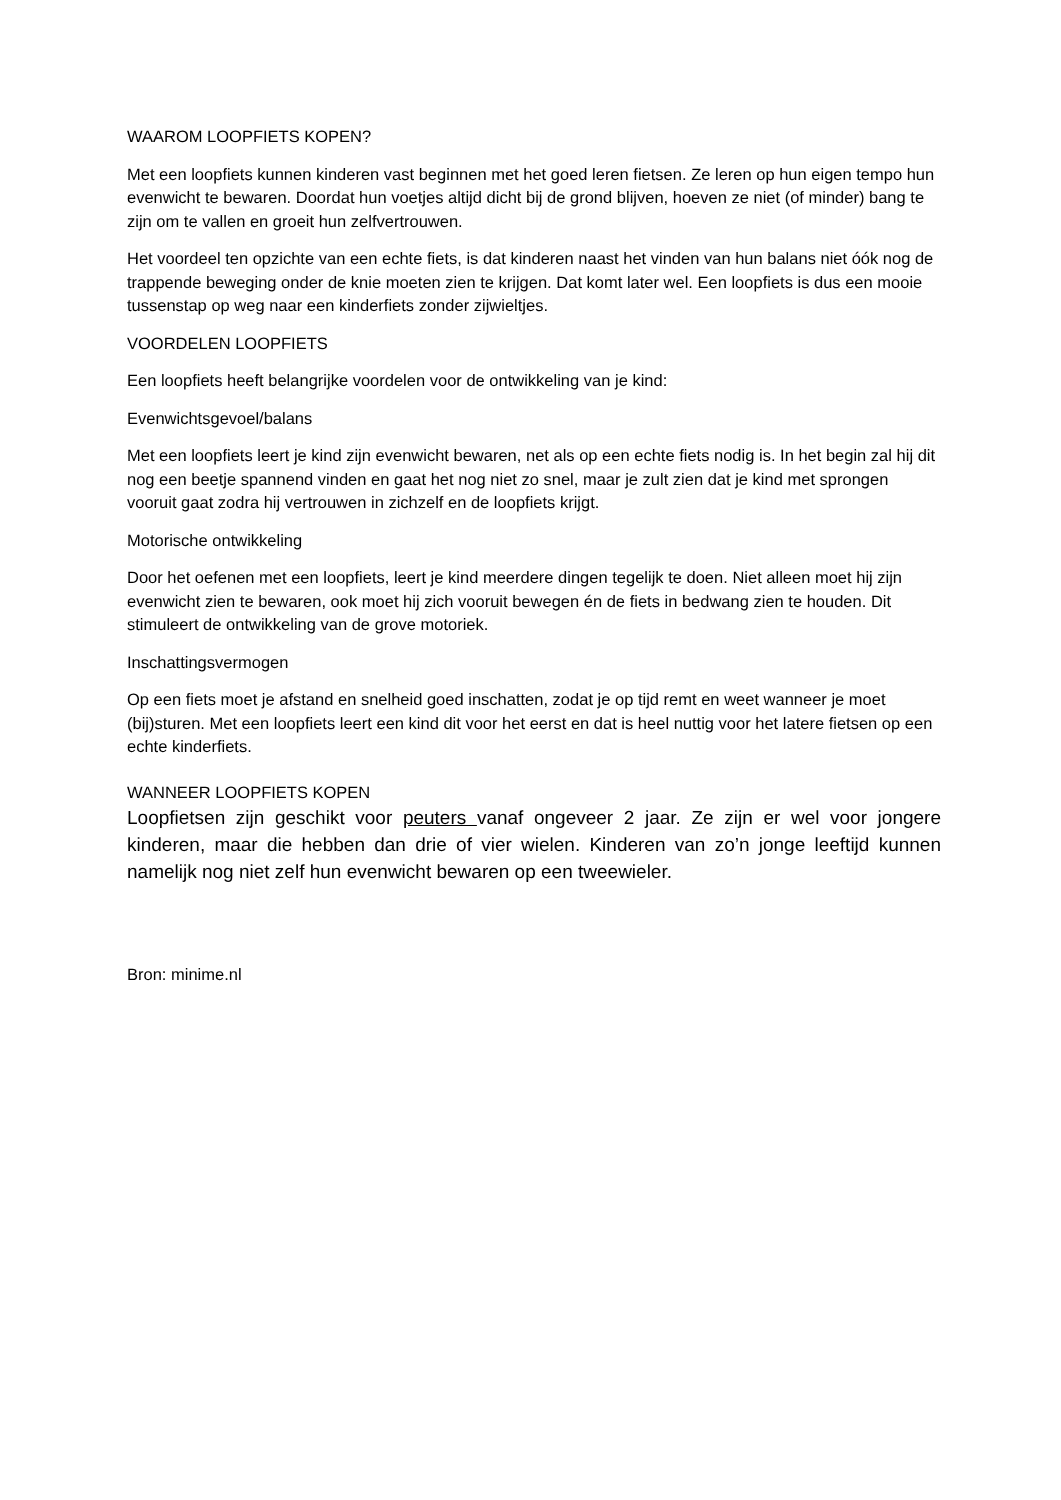WAAROM LOOPFIETS KOPEN?
Met een loopfiets kunnen kinderen vast beginnen met het goed leren fietsen. Ze leren op hun eigen tempo hun evenwicht te bewaren. Doordat hun voetjes altijd dicht bij de grond blijven, hoeven ze niet (of minder) bang te zijn om te vallen en groeit hun zelfvertrouwen.
Het voordeel ten opzichte van een echte fiets, is dat kinderen naast het vinden van hun balans niet óók nog de trappende beweging onder de knie moeten zien te krijgen. Dat komt later wel. Een loopfiets is dus een mooie tussenstap op weg naar een kinderfiets zonder zijwieltjes.
VOORDELEN LOOPFIETS
Een loopfiets heeft belangrijke voordelen voor de ontwikkeling van je kind:
Evenwichtsgevoel/balans
Met een loopfiets leert je kind zijn evenwicht bewaren, net als op een echte fiets nodig is. In het begin zal hij dit nog een beetje spannend vinden en gaat het nog niet zo snel, maar je zult zien dat je kind met sprongen vooruit gaat zodra hij vertrouwen in zichzelf en de loopfiets krijgt.
Motorische ontwikkeling
Door het oefenen met een loopfiets, leert je kind meerdere dingen tegelijk te doen. Niet alleen moet hij zijn evenwicht zien te bewaren, ook moet hij zich vooruit bewegen én de fiets in bedwang zien te houden. Dit stimuleert de ontwikkeling van de grove motoriek.
Inschattingsvermogen
Op een fiets moet je afstand en snelheid goed inschatten, zodat je op tijd remt en weet wanneer je moet (bij)sturen. Met een loopfiets leert een kind dit voor het eerst en dat is heel nuttig voor het latere fietsen op een echte kinderfiets.
WANNEER LOOPFIETS KOPEN
Loopfietsen zijn geschikt voor peuters vanaf ongeveer 2 jaar. Ze zijn er wel voor jongere kinderen, maar die hebben dan drie of vier wielen. Kinderen van zo’n jonge leeftijd kunnen namelijk nog niet zelf hun evenwicht bewaren op een tweewieler.
Bron: minime.nl